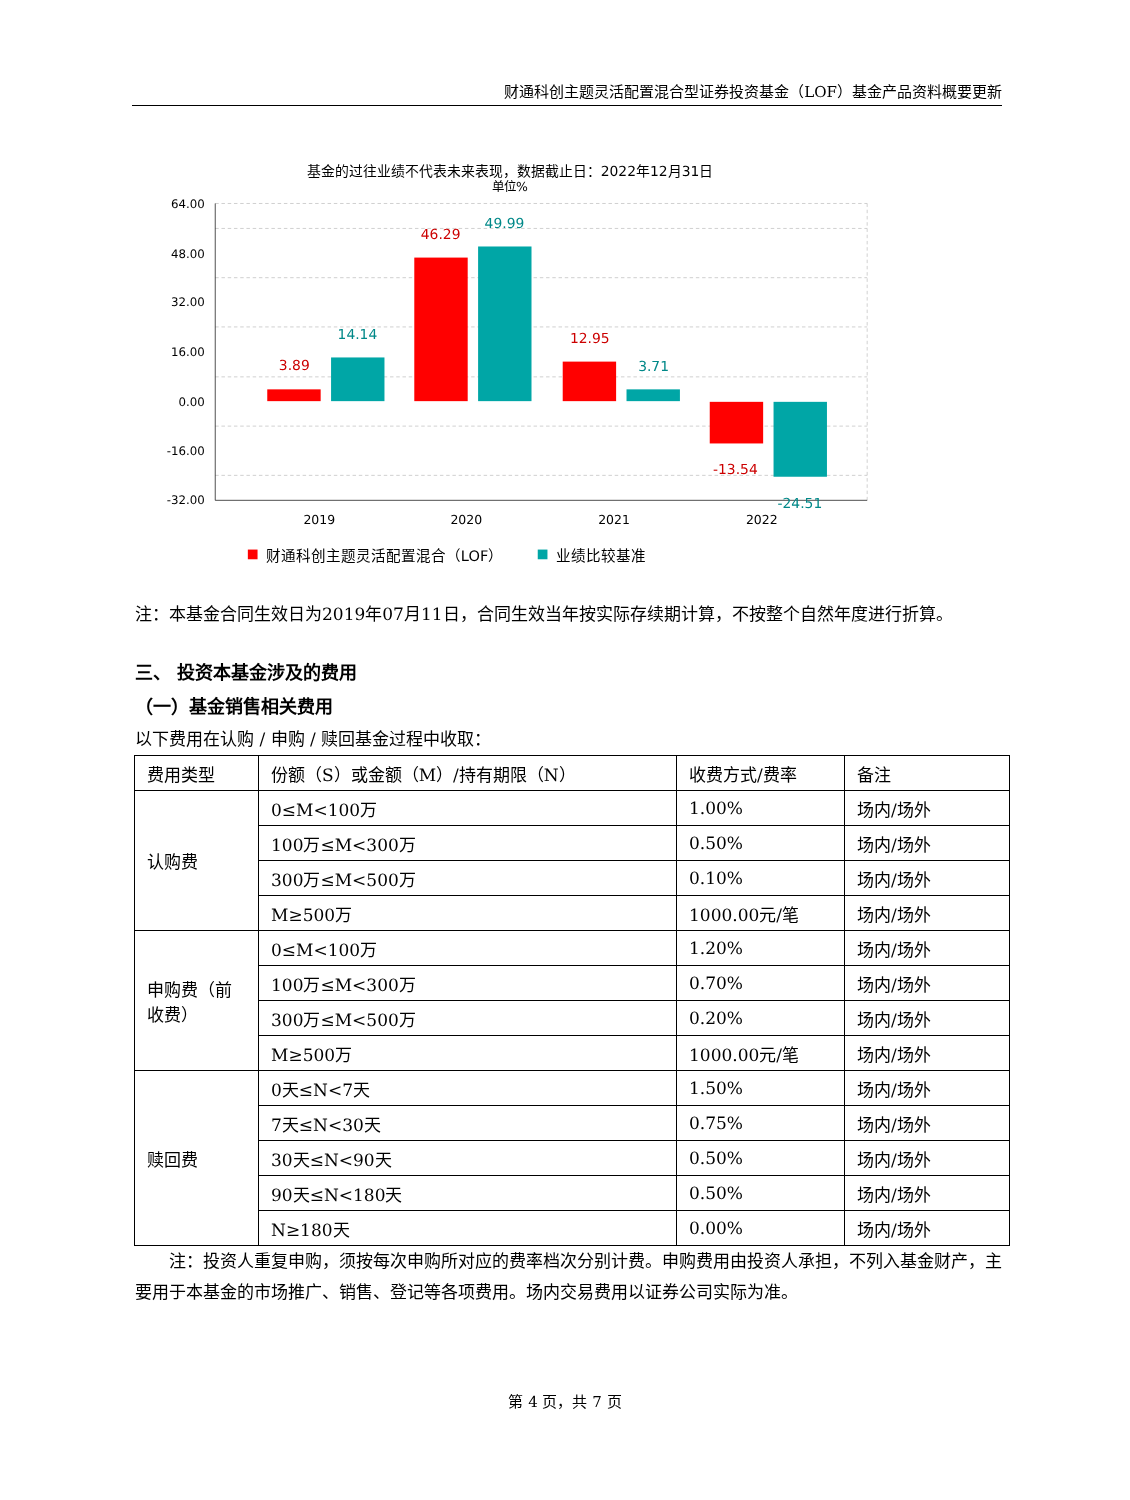财通科创主题灵活配置混合型证券投资基金（LOF）基金产品资料概要更新
基金的过往业绩不代表未来表现，数据截止日：2022年12月31日
单位%
64.00
48.00
32.00
16.00
0.00
-16.00
-32.00
3.89
14.14
46.29
49.99
12.95
3.71
-13.54
-24.51
2019
2020
2021
2022
财通科创主题灵活配置混合（LOF）
业绩比较基准
注：本基金合同生效日为2019年07月11日，合同生效当年按实际存续期计算，不按整个自然年度进行折算。
三、 投资本基金涉及的费用
（一）基金销售相关费用
以下费用在认购 / 申购 / 赎回基金过程中收取：
| 费用类型 | 份额（S）或金额（M）/持有期限（N） | 收费方式/费率 | 备注 |
| --- | --- | --- | --- |
| 认购费 | 0≤M<100万 | 1.00% | 场内/场外 |
| | 100万≤M<300万 | 0.50% | 场内/场外 |
| | 300万≤M<500万 | 0.10% | 场内/场外 |
| | M≥500万 | 1000.00元/笔 | 场内/场外 |
| 申购费（前收费） | 0≤M<100万 | 1.20% | 场内/场外 |
| | 100万≤M<300万 | 0.70% | 场内/场外 |
| | 300万≤M<500万 | 0.20% | 场内/场外 |
| | M≥500万 | 1000.00元/笔 | 场内/场外 |
| 赎回费 | 0天≤N<7天 | 1.50% | 场内/场外 |
| | 7天≤N<30天 | 0.75% | 场内/场外 |
| | 30天≤N<90天 | 0.50% | 场内/场外 |
| | 90天≤N<180天 | 0.50% | 场内/场外 |
| | N≥180天 | 0.00% | 场内/场外 |
注：投资人重复申购，须按每次申购所对应的费率档次分别计费。申购费用由投资人承担，不列入基金财产，主要用于本基金的市场推广、销售、登记等各项费用。场内交易费用以证券公司实际为准。
第 4 页，共 7 页